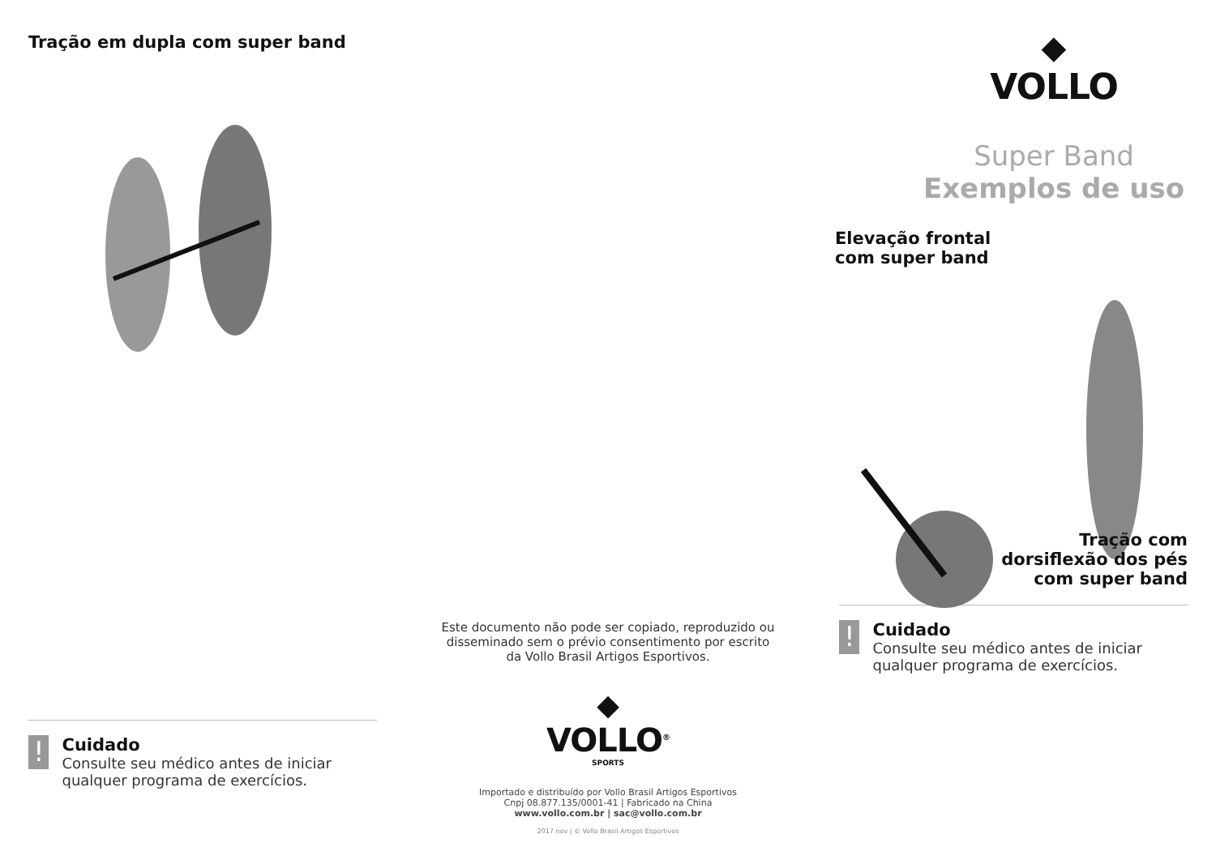Tração em dupla com super band
!
Cuidado
Consulte seu médico antes de iniciar qualquer programa de exercícios.
Este documento não pode ser copiado, reproduzido ou disseminado sem o prévio consentimento por escrito da Vollo Brasil Artigos Esportivos.
◆
VOLLO<sup>®</sup>
SPORTS
Importado e distribuído por Vollo Brasil Artigos Esportivos
Cnpj 08.877.135/0001-41 | Fabricado na China
www.vollo.com.br | sac@vollo.com.br
2017 nov | © Vollo Brasil Artigos Esportivos
◆
VOLLO
Super Band
Exemplos de uso
Elevação frontal
com super band
Tração com
dorsiflexão dos pés
com super band
!
Cuidado
Consulte seu médico antes de iniciar qualquer programa de exercícios.